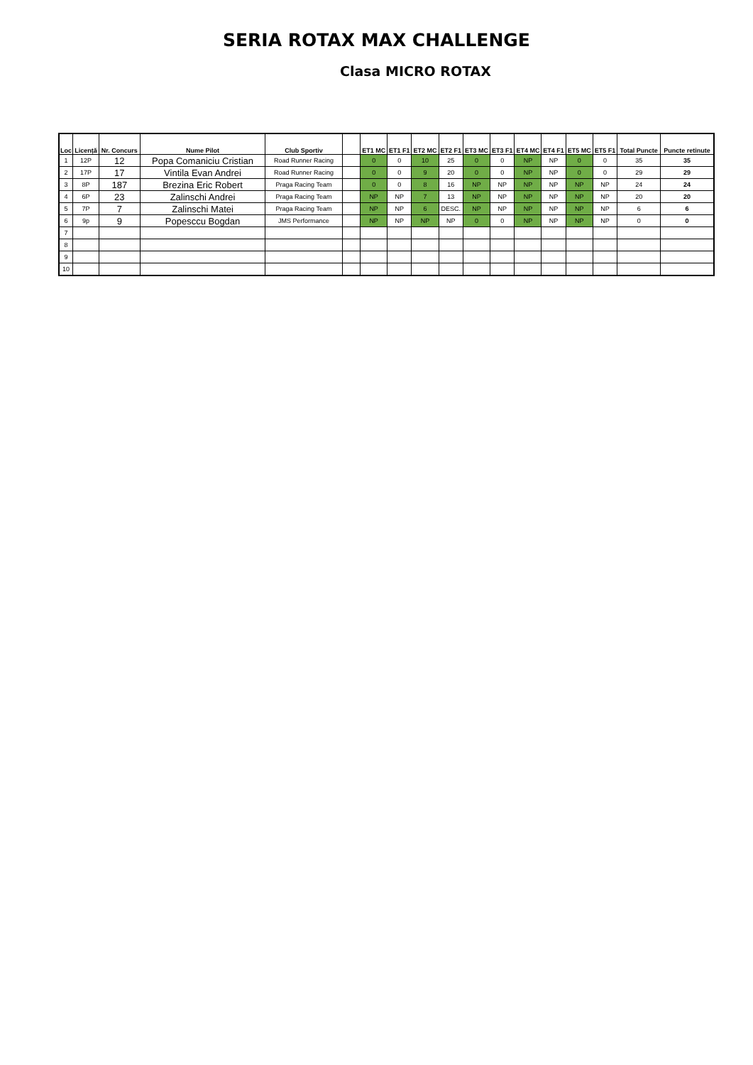SERIA ROTAX MAX CHALLENGE
Clasa MICRO ROTAX
| Loc | Licență | Nr. Concurs | Nume Pilot | Club Sportiv | | ET1 MC | ET1 F1 | ET2 MC | ET2 F1 | ET3 MC | ET3 F1 | ET4 MC | ET4 F1 | ET5 MC | ET5 F1 | Total Puncte | Puncte retinute |
| --- | --- | --- | --- | --- | --- | --- | --- | --- | --- | --- | --- | --- | --- | --- | --- | --- | --- |
| 1 | 12P | 12 | Popa Comaniciu Cristian | Road Runner Racing | | 0 | 0 | 10 | 25 | 0 | 0 | NP | NP | 0 | 0 | 35 | 35 |
| 2 | 17P | 17 | Vintila Evan Andrei | Road Runner Racing | | 0 | 0 | 9 | 20 | 0 | 0 | NP | NP | 0 | 0 | 29 | 29 |
| 3 | 8P | 187 | Brezina Eric Robert | Praga Racing Team | | 0 | 0 | 8 | 16 | NP | NP | NP | NP | NP | NP | 24 | 24 |
| 4 | 6P | 23 | Zalinschi Andrei | Praga Racing Team | | NP | NP | 7 | 13 | NP | NP | NP | NP | NP | NP | 20 | 20 |
| 5 | 7P | 7 | Zalinschi Matei | Praga Racing Team | | NP | NP | 6 | DESC. | NP | NP | NP | NP | NP | NP | 6 | 6 |
| 6 | 9p | 9 | Popesccu Bogdan | JMS Performance | | NP | NP | NP | NP | 0 | 0 | NP | NP | NP | NP | 0 | 0 |
| 7 | | | | | | | | | | | | | | | | | |
| 8 | | | | | | | | | | | | | | | | | |
| 9 | | | | | | | | | | | | | | | | | |
| 10 | | | | | | | | | | | | | | | | | |